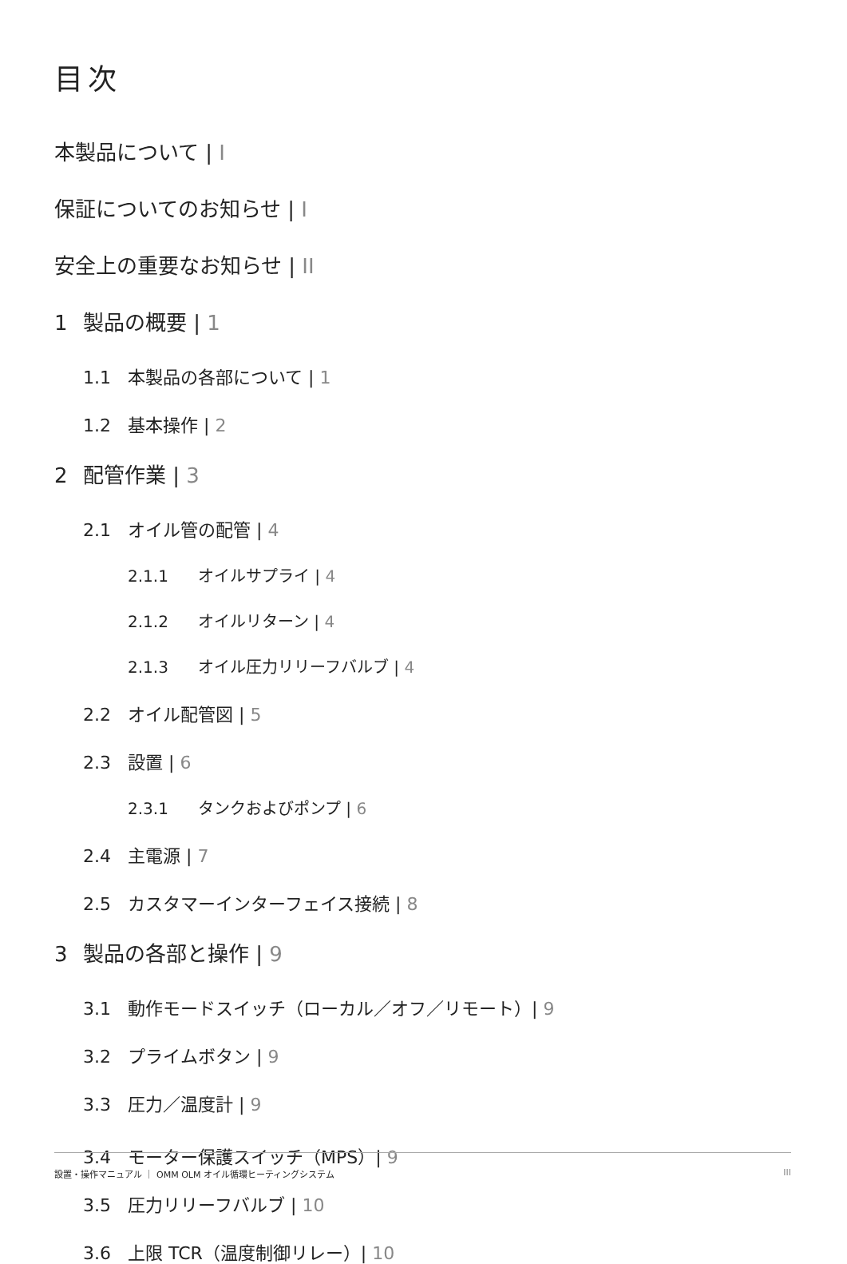目次
本製品について | I
保証についてのお知らせ | I
安全上の重要なお知らせ | II
1 製品の概要 | 1
1.1 本製品の各部について | 1
1.2 基本操作 | 2
2 配管作業 | 3
2.1 オイル管の配管 | 4
2.1.1 オイルサプライ | 4
2.1.2 オイルリターン | 4
2.1.3 オイル圧力リリーフバルブ | 4
2.2 オイル配管図 | 5
2.3 設置 | 6
2.3.1 タンクおよびポンプ | 6
2.4 主電源 | 7
2.5 カスタマーインターフェイス接続 | 8
3 製品の各部と操作 | 9
3.1 動作モードスイッチ（ローカル／オフ／リモート）| 9
3.2 プライムボタン | 9
3.3 圧力／温度計 | 9
3.4 モーター保護スイッチ（MPS）| 9
3.5 圧力リリーフバルブ | 10
3.6 上限 TCR（温度制御リレー）| 10
設置・操作マニュアル ｜ OMM OLM オイル循環ヒーティングシステム III